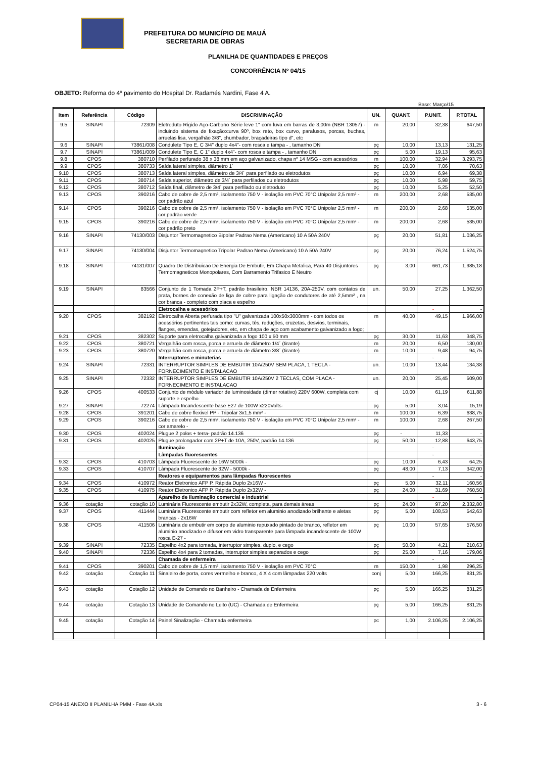PREFEITURA DO MUNICÍPIO DE MAUÁ
SECRETARIA DE OBRAS
PLANILHA DE QUANTIDADES E PREÇOS
CONCORRÊNCIA Nº 04/15
OBJETO: Reforma do 4º pavimento do Hospital Dr. Radamés Nardini, Fase 4 A.
Base: Março/15
| Item | Referência | Código | DISCRIMINAÇÃO | UN. | QUANT. | P.UNIT. | P.TOTAL |
| --- | --- | --- | --- | --- | --- | --- | --- |
| 9.5 | SINAPI | 72309 | Eletroduto Rígido Aço-Carbono Série leve 1" com luva em barras de 3,00m (NBR 13057) - incluindo sistema de fixação:curva 90º, box reto, box curvo, parafusos, porcas, buchas, arruelas lisa, vergalhão 3/8", chumbador, braçadeiras tipo d", etc | m | 20,00 | 32,38 | 647,50 |
| 9.6 | SINAPI | 73861/008 | Condulete Tipo E, C 3/4" duplo 4x4"- com rosca e tampa - , tamanho DN | pç | 10,00 | 13,13 | 131,25 |
| 9.7 | SINAPI | 73861/009 | Condulete Tipo E, C 1" duplo 4x4"- com rosca e tampa - , tamanho DN | pç | 5,00 | 19,13 | 95,63 |
| 9.8 | CPOS | 380710 | Perfilado perfurado 38 x 38 mm em aço galvanizado, chapa nº 14 MSG - com acessórios | m | 100,00 | 32,94 | 3.293,75 |
| 9.9 | CPOS | 380733 | Saída lateral simples, diâmetro 1´ | pç | 10,00 | 7,06 | 70,63 |
| 9.10 | CPOS | 380713 | Saída lateral simples, diâmetro de 3/4´ para perfilado ou eletrodutos | pç | 10,00 | 6,94 | 69,38 |
| 9.11 | CPOS | 380714 | Saída superior, diâmetro de 3/4´ para perfilados ou eletrodutos | pç | 10,00 | 5,98 | 59,75 |
| 9.12 | CPOS | 380712 | Saída final, diâmetro de 3/4´ para perfilado ou eletroduto | pç | 10,00 | 5,25 | 52,50 |
| 9.13 | CPOS | 390216 | Cabo de cobre de 2,5 mm², isolamento 750 V - isolação em PVC 70°C Unipolar 2,5 mm² - cor padrão azul | m | 200,00 | 2,68 | 535,00 |
| 9.14 | CPOS | 390216 | Cabo de cobre de 2,5 mm², isolamento 750 V - isolação em PVC 70°C Unipolar 2,5 mm² - cor padrão verde | m | 200,00 | 2,68 | 535,00 |
| 9.15 | CPOS | 390216 | Cabo de cobre de 2,5 mm², isolamento 750 V - isolação em PVC 70°C Unipolar 2,5 mm² - cor padrão preto | m | 200,00 | 2,68 | 535,00 |
| 9.16 | SINAPI | 74130/003 | Disjuntor Termomagnetico Bipolar Padrao Nema (Americano) 10 A 50A 240V | pç | 20,00 | 51,81 | 1.036,25 |
| 9.17 | SINAPI | 74130/004 | Disjuntor Termomagnetico Tripolar Padrao Nema (Americano) 10 A 50A 240V | pç | 20,00 | 76,24 | 1.524,75 |
| 9.18 | SINAPI | 74131/007 | Quadro De Distribuicao De Energia De Embutir, Em Chapa Metalica, Para 40 Disjuntores Termomagneticos Monopolares, Com Barramento Trifasico E Neutro | pç | 3,00 | 661,73 | 1.985,18 |
| 9.19 | SINAPI | 83566 | Conjunto de 1 Tomada 2P+T, padrão brasileiro, NBR 14136, 20A-250V, com contatos de prata, bornes de conexão de liga de cobre para ligação de condutores de até 2,5mm² , na cor branca - completo com placa e espelho | un. | 50,00 | 27,25 | 1.362,50 |
| | | | Eletrocalha e acessórios | | | - | - |
| 9.20 | CPOS | 382192 | Eletrocalha Aberta perfurada tipo "U" galvanizada 100x50x3000mm - com todos os acessórios pertinentes tais como: curvas, tês, reduções, cruzetas, desvios, terminais, flanges, emendas, gotejadores, etc, em chapa de aço com acabamento galvanizado a fogo; | m | 40,00 | 49,15 | 1.966,00 |
| 9.21 | CPOS | 382302 | Suporte para eletrocalha galvanizada a fogo 100 x 50 mm | pç | 30,00 | 11,63 | 348,75 |
| 9.22 | CPOS | 380721 | Vergalhão com rosca, porca e arruela de diâmetro 1/4´ (tirante) | m | 20,00 | 6,50 | 130,00 |
| 9.23 | CPOS | 380720 | Vergalhão com rosca, porca e arruela de diâmetro 3/8´ (tirante) | m | 10,00 | 9,48 | 94,75 |
| | | | Interruptores e minuterias | | | - | - |
| 9.24 | SINAPI | 72331 | INTERRUPTOR SIMPLES DE EMBUTIR 10A/250V SEM PLACA, 1 TECLA - FORNECIMENTO E INSTALACAO | un. | 10,00 | 13,44 | 134,38 |
| 9.25 | SINAPI | 72332 | INTERRUPTOR SIMPLES DE EMBUTIR 10A/250V 2 TECLAS, COM PLACA - FORNECIMENTO E INSTALACAO | un. | 20,00 | 25,45 | 509,00 |
| 9.26 | CPOS | 400533 | Conjunto de módulo variador de luminosidade (dimer rotativo) 220V 600W, completa com suporte e espelho | cj | 10,00 | 61,19 | 611,88 |
| 9.27 | SINAPI | 72274 | Lâmpada Incandescente base E27 de 100W x220Volts- | pç | 5,00 | 3,04 | 15,19 |
| 9.28 | CPOS | 391201 | Cabo de cobre flexivel PP - Tripolar 3x1,5 mm² - | m | 100,00 | 6,39 | 638,75 |
| 9.29 | CPOS | 390216 | Cabo de cobre de 2,5 mm², isolamento 750 V - isolação em PVC 70°C Unipolar 2,5 mm² - cor amarelo - | m | 100,00 | 2,68 | 267,50 |
| 9.30 | CPOS | 402024 | Plugue 2 polos + terra- padrão 14.136 | pç | - | 11,33 | - |
| 9.31 | CPOS | 402025 | Plugue prolongador com 2P+T de 10A, 250V, padrão 14.136 | pç | 50,00 | 12,88 | 643,75 |
| | | | Iluminação | | | - | - |
| | | | Lâmpadas fluorescentes | | | - | - |
| 9.32 | CPOS | 410703 | Lâmpada Fluorescente de 16W 5000k - | pç | 10,00 | 6,43 | 64,25 |
| 9.33 | CPOS | 410707 | Lâmpada Fluorescente de 32W - 5000k - | pç | 48,00 | 7,13 | 342,00 |
| | | | Reatores e equipamentos para lâmpadas fluorescentes | | | - | - |
| 9.34 | CPOS | 410972 | Reator Eletronico AFP P. Rápida Duplo 2x16W - | pç | 5,00 | 32,11 | 160,56 |
| 9.35 | CPOS | 410975 | Reator Eletronico AFP P. Rápida Duplo 2x32W - | pç | 24,00 | 31,69 | 760,50 |
| | | | Aparelho de iluminação comercial e industrial | | | - | - |
| 9.36 | cotação | cotação 10 | Luminária Fluorescente embutir 2x32W, completa, para demais áreas | pç | 24,00 | 97,20 | 2.332,80 |
| 9.37 | CPOS | 411444 | Luminária Fluorescente embutir com refletor em aluminio anodizado brilhante e aletas brancas - 2x16W | pç | 5,00 | 108,53 | 542,63 |
| 9.38 | CPOS | 411506 | Luminária de embutir em corpo de aluminio repuxado pintado de branco, refletor em aluminio anodizado e difusor em vidro transparente para lâmpada incandescente de 100W rosca E-27 - | pç | 10,00 | 57,65 | 576,50 |
| 9.39 | SINAPI | 72335 | Espelho 4x2 para tomada, interruptor simples, duplo, e cego | pç | 50,00 | 4,21 | 210,63 |
| 9.40 | SINAPI | 72336 | Espelho 4x4 para 2 tomadas, interruptor simples separados e cego | pç | 25,00 | 7,16 | 179,06 |
| | | | Chamada de enfermeira | | | - | - |
| 9.41 | CPOS | 390201 | Cabo de cobre de 1,5 mm², isolamento 750 V - isolação em PVC 70°C | m | 150,00 | 1,98 | 296,25 |
| 9.42 | cotação | Cotação 11 | Sinaleiro de porta, cores vermelho e branco, 4 X 4 com lâmpadas 220 volts | conj | 5,00 | 166,25 | 831,25 |
| 9.43 | cotação | Cotação 12 | Unidade de Comando no Banheiro - Chamada de Enfermeira | pç | 5,00 | 166,25 | 831,25 |
| 9.44 | cotação | Cotação 13 | Unidade de Comando no Leito (UC) - Chamada de Enfermeira | pç | 5,00 | 166,25 | 831,25 |
| 9.45 | cotação | Cotação 14 | Painel Sinalização - Chamada enfermeira | pc | 1,00 | 2.106,25 | 2.106,25 |
CP04-15 ANEXO II PLANILHA PMM - Fase 4A.xls 3 - 6